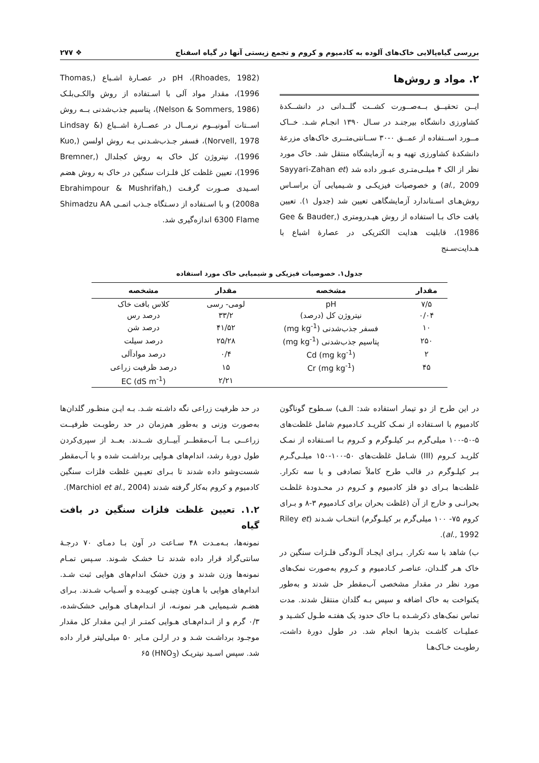بررسی گیاه‌پالایی خاک‌های آلوده به کادمیوم و کروم و تجمع زیستی آنها در گیاه اسفناج ❖ ۲۷۷
۲. مواد و روش‌ها
ایــن تحقیــق بــه‌صــورت کشــت گلــدانی در دانشــکدهٔ کشاورزی دانشگاه بیرجنـد در سـال ۱۳۹۰ انجـام شـد. خــاک مــورد اســتفاده از عمــق ۰-۳۰ ســانتی‌متــری خاک‌های مزرعهٔ دانشکدهٔ کشاورزی تهیه و به آزمایشگاه منتقل شد. خاک مورد نظر از الک ۴ میلـی‌متـری عبـور داده شد (Sayyari-Zahan et al., 2009) و خصوصیات فیزیکـی و شـیمیایی آن براسـاس روش‌هـای اسـتاندارد آزمایشگاهی تعیین شد (جدول ۱). تعیین بافت خاک بـا استفاده از روش هیـدرومتری (Gee & Bauder, 1986)، قابلیت هدایت الکتریکی در عصارهٔ اشباع با هـدایت‌سـنج
(Rhoades, 1982)، pH در عصـارهٔ اشـباع (Thomas, 1996)، مقدار مواد آلی با اسـتفاده از روش والکـی‌بلـک (Nelson & Sommers, 1986)، پتاسیم جذب‌شدنی بــه روش اســتات آمونیــوم نرمــال در عصــارهٔ اشــباع (Lindsay & Norvell, 1978)، فسفر جـذب‌شـدنی بـه روش اولسن (Kuo, 1996)، نیتروژن کل خاک به روش کجلدال (Bremner, 1996)، تعیین غلظت کل فلـزات سنگین در خاک به روش هضم اسـیدی صـورت گرفـت (Ebrahimpour & Mushrifah, 2008a) و با اسـتفاده از دسـتگاه جـذب اتمـی Shimadzu AA 6300 Flame اندازه‌گیری شد.
جدول۱. خصوصیات فیزیکی و شیمیایی خاک مورد استفاده
| مقدار | مشخصه | مقدار | مشخصه |
| --- | --- | --- | --- |
| ۷/۵ | pH | لومی- رسی | کلاس بافت خاک |
| ۰/۰۴ | نیتروژن کل (درصد) | ۳۳/۲ | درصد رس |
| ۱۰ | فسفر جذب‌شدنی (mg kg<sup>-1</sup>) | ۴۱/۵۲ | درصد شن |
| ۲۵۰ | پتاسیم جذب‌شدنی (mg kg<sup>-1</sup>) | ۲۵/۲۸ | درصد سیلت |
| ۲ | Cd (mg kg<sup>-1</sup>) | ۰/۴ | درصد موادآلی |
| ۴۵ | Cr (mg kg<sup>-1</sup>) | ۱۵ | درصد ظرفیت زراعی |
| | | ۲/۲۱ | EC (dS m<sup>-1</sup>) |
در این طرح از دو تیمار استفاده شد: الـف) سـطوح گوناگون کادمیوم با اسـتفاده از نمـک کلریـد کـادمیوم شامل غلظت‌های ۵-۵۰-۱۰۰ میلی‌گرم بـر کیلـوگرم و کـروم بـا اسـتفاده از نمـک کلریـد کـروم (III) شـامل غلظت‌های ۵۰-۱۰۰-۱۵۰ میلـی‌گـرم بـر کیلـوگرم در قالب طرح کاملاً تصادفی و با سه تکرار. غلظت‌ها بـرای دو فلز کادمیوم و کـروم در محـدودهٔ غلظـت بحرانـی و خارج از آن (غلظت بحران برای کـادمیوم ۳-۸ و بـرای کروم ۷۵- ۱۰۰ میلی‌گرم بر کیلـوگرم) انتخـاب شـدند (Riley et al., 1992).
ب) شاهد با سه تکرار. بـرای ایجـاد آلـودگی فلـزات سنگین در خاک هـر گلـدان، عناصـر کـادمیوم و کـروم به‌صورت نمک‌های مورد نظر در مقدار مشخصی آب‌مقطر حل شدند و به‌طور یکنواخت به خاک اضافه و سپس بـه گلدان منتقل شدند. مدت تماس نمک‌های ذکرشـده بـا خاک حدود یک هفتـه طـول کشـید و عملیـات کاشـت بذرها انجام شد. در طول دورهٔ داشت، رطوبـت خـاک‌هـا
در حد ظرفیت زراعی نگه داشـته شـد. بـه ایـن منظـور گلدان‌ها به‌صورت وزنی و به‌طور هم‌زمان در حد رطوبـت ظرفیــت زراعــی بــا آب‌مقطــر آبیــاری شــدند. بعــد از سپری‌کردن طول دورهٔ رشد، اندام‌های هـوایی برداشـت شده و با آب‌مقطر شست‌وشو داده شدند تا بـرای تعیـین غلظت فلزات سنگین کادمیوم و کروم به‌کار گرفته شدند (Marchiol et al., 2004).
۱.۲. تعیین غلظت فلزات سنگین در بافت گیاه
نمونه‌ها، بـه‌مـدت ۴۸ سـاعت در آون بـا دمـای ۷۰ درجـهٔ سانتی‌گراد قرار داده شدند تـا خشـک شـوند. سـپس تمـام نمونه‌ها وزن شدند و وزن خشک اندام‌های هوایی ثبت شـد. اندام‌های هوایی با هـاون چینـی کوبیـده و آسـیاب شـدند. بـرای هضـم شـیمیایی هـر نمونـه، از انـدام‌هـای هـوایی خشک‌شده، ۰/۳ گرم و از انـدام‌هـای هـوایی کمتـر از ایـن مقدار کل مقدار موجـود برداشـت شـد و در ارلـن مـایر ۵۰ میلی‌لیتر قرار داده شد. سپس اسـید نیتریـک (HNO<sub>3</sub>) ۶۵